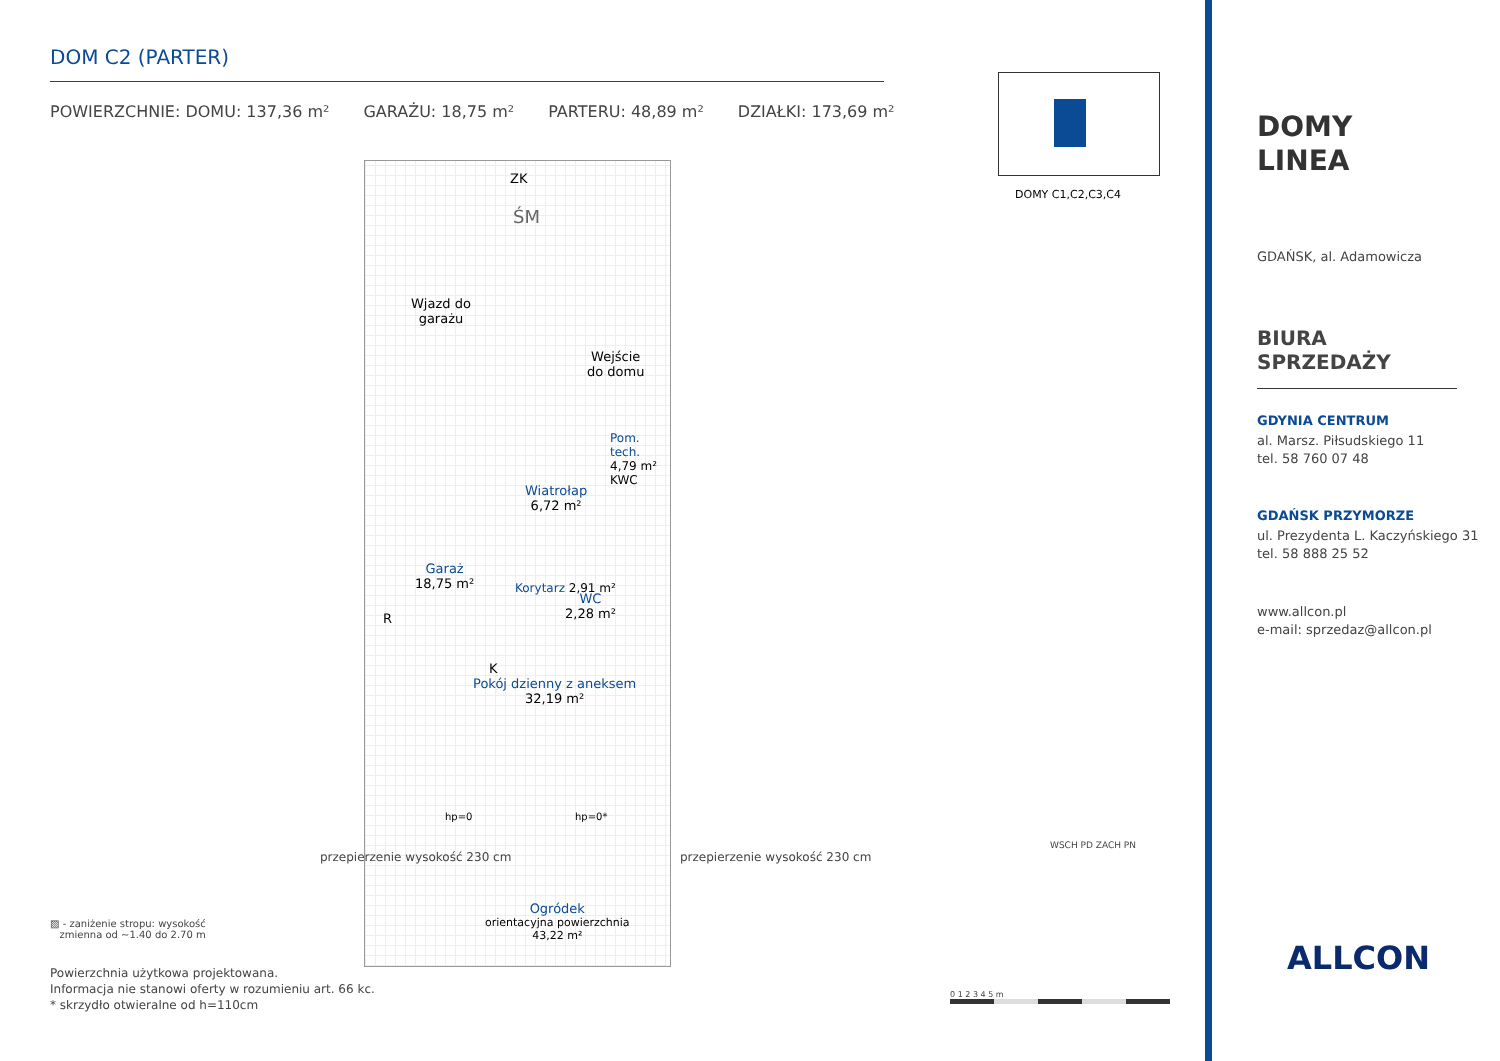DOM C2 (PARTER)
POWIERZCHNIE: DOMU: 137,36 m² GARAŻU: 18,75 m² PARTERU: 48,89 m² DZIAŁKI: 173,69 m²
ZK
ŚM
Wjazd do
garażu
Wejście
do domu
Garaż
18,75 m²
R
Wiatrołap
6,72 m²
Pom. tech. 4,79 m² KWC
Korytarz 2,91 m²
WC
2,28 m²
K
Pokój dzienny z aneksem
32,19 m²
hp=0 hp=0*
Ogródek
orientacyjna powierzchnia
43,22 m²
przepierzenie wysokość 230 cm przepierzenie wysokość 230 cm
▨ - zaniżenie stropu: wysokość
zmienna od ~1.40 do 2.70 m
Powierzchnia użytkowa projektowana.
Informacja nie stanowi oferty w rozumieniu art. 66 kc.
* skrzydło otwieralne od h=110cm
DOMY C1,C2,C3,C4
WSCH PD ZACH PN
0 1 2 3 4 5 m
DOMY
LINEA
GDAŃSK, al. Adamowicza
BIURA SPRZEDAŻY
GDYNIA CENTRUM
al. Marsz. Piłsudskiego 11
tel. 58 760 07 48
GDAŃSK PRZYMORZE
ul. Prezydenta L. Kaczyńskiego 31
tel. 58 888 25 52
www.allcon.pl
e-mail: sprzedaz@allcon.pl
ALLCON